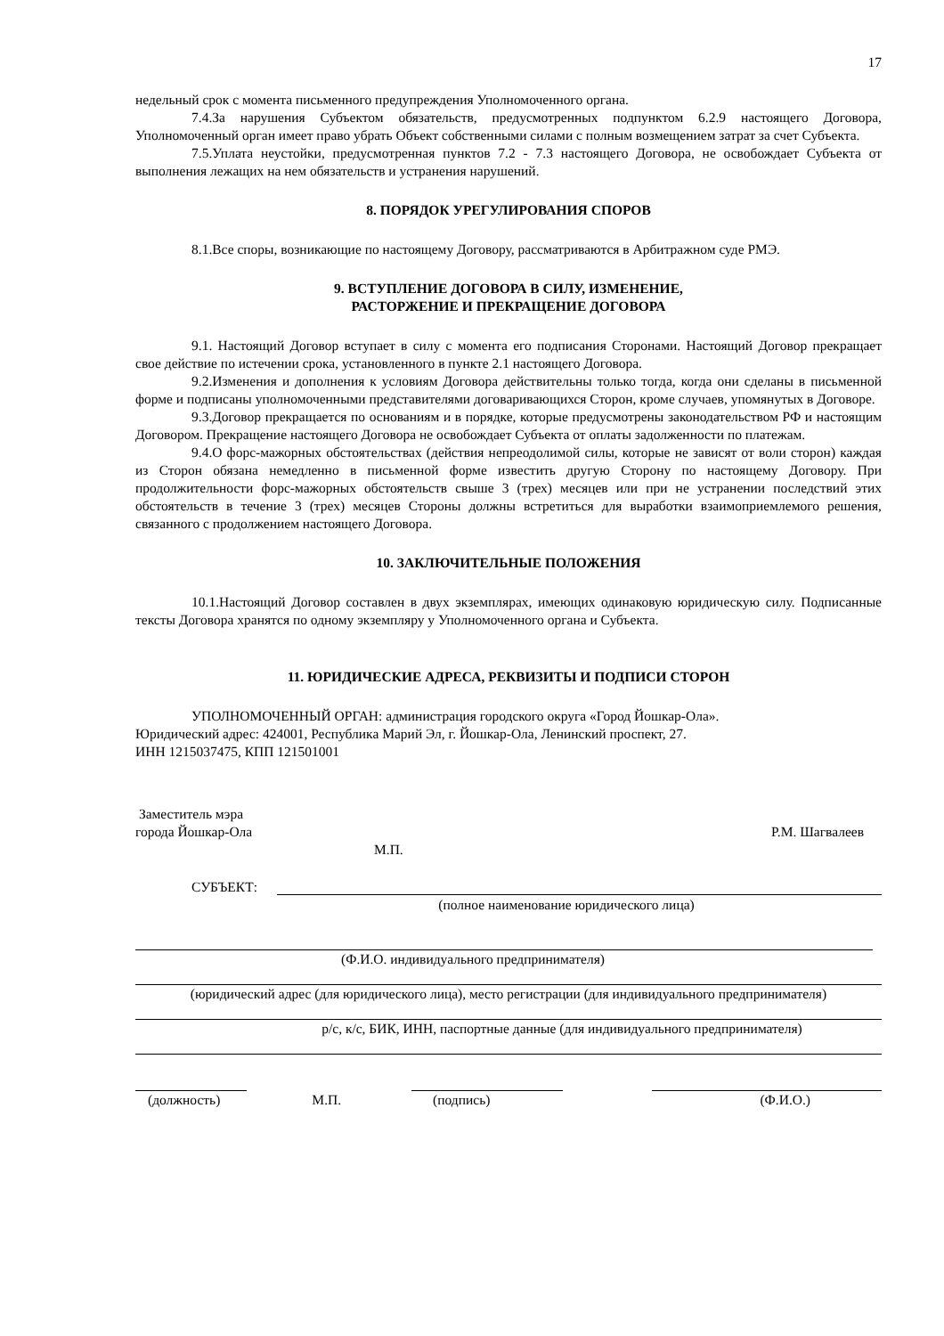17
недельный срок с момента письменного предупреждения Уполномоченного органа.
7.4.За нарушения Субъектом обязательств, предусмотренных подпунктом 6.2.9 настоящего Договора, Уполномоченный орган имеет право убрать Объект собственными силами с полным возмещением затрат за счет Субъекта.
7.5.Уплата неустойки, предусмотренная пунктов 7.2 - 7.3 настоящего Договора, не освобождает Субъекта от выполнения лежащих на нем обязательств и устранения нарушений.
8. ПОРЯДОК УРЕГУЛИРОВАНИЯ СПОРОВ
8.1.Все споры, возникающие по настоящему Договору, рассматриваются в Арбитражном суде РМЭ.
9. ВСТУПЛЕНИЕ ДОГОВОРА В СИЛУ, ИЗМЕНЕНИЕ,
РАСТОРЖЕНИЕ И ПРЕКРАЩЕНИЕ ДОГОВОРА
9.1. Настоящий Договор вступает в силу с момента его подписания Сторонами. Настоящий Договор прекращает свое действие по истечении срока, установленного в пункте 2.1 настоящего Договора.
9.2.Изменения и дополнения к условиям Договора действительны только тогда, когда они сделаны в письменной форме и подписаны уполномоченными представителями договаривающихся Сторон, кроме случаев, упомянутых в Договоре.
9.3.Договор прекращается по основаниям и в порядке, которые предусмотрены законодательством РФ и настоящим Договором. Прекращение настоящего Договора не освобождает Субъекта от оплаты задолженности по платежам.
9.4.О форс-мажорных обстоятельствах (действия непреодолимой силы, которые не зависят от воли сторон) каждая из Сторон обязана немедленно в письменной форме известить другую Сторону по настоящему Договору. При продолжительности форс-мажорных обстоятельств свыше 3 (трех) месяцев или при не устранении последствий этих обстоятельств в течение 3 (трех) месяцев Стороны должны встретиться для выработки взаимоприемлемого решения, связанного с продолжением настоящего Договора.
10. ЗАКЛЮЧИТЕЛЬНЫЕ ПОЛОЖЕНИЯ
10.1.Настоящий Договор составлен в двух экземплярах, имеющих одинаковую юридическую силу. Подписанные тексты Договора хранятся по одному экземпляру у Уполномоченного органа и Субъекта.
11. ЮРИДИЧЕСКИЕ АДРЕСА, РЕКВИЗИТЫ И ПОДПИСИ СТОРОН
УПОЛНОМОЧЕННЫЙ ОРГАН: администрация городского округа «Город Йошкар-Ола».
Юридический адрес: 424001, Республика Марий Эл, г. Йошкар-Ола, Ленинский проспект, 27.
ИНН 1215037475, КПП 121501001
Заместитель мэра
города Йошкар-Ола Р.М. Шагвалеев
М.П.
СУБЪЕКТ:
(полное наименование юридического лица)
(Ф.И.О. индивидуального предпринимателя)
(юридический адрес (для юридического лица), место регистрации (для индивидуального предпринимателя)
р/с, к/с, БИК, ИНН, паспортные данные (для индивидуального предпринимателя)
(должность) М.П. (подпись) (Ф.И.О.)